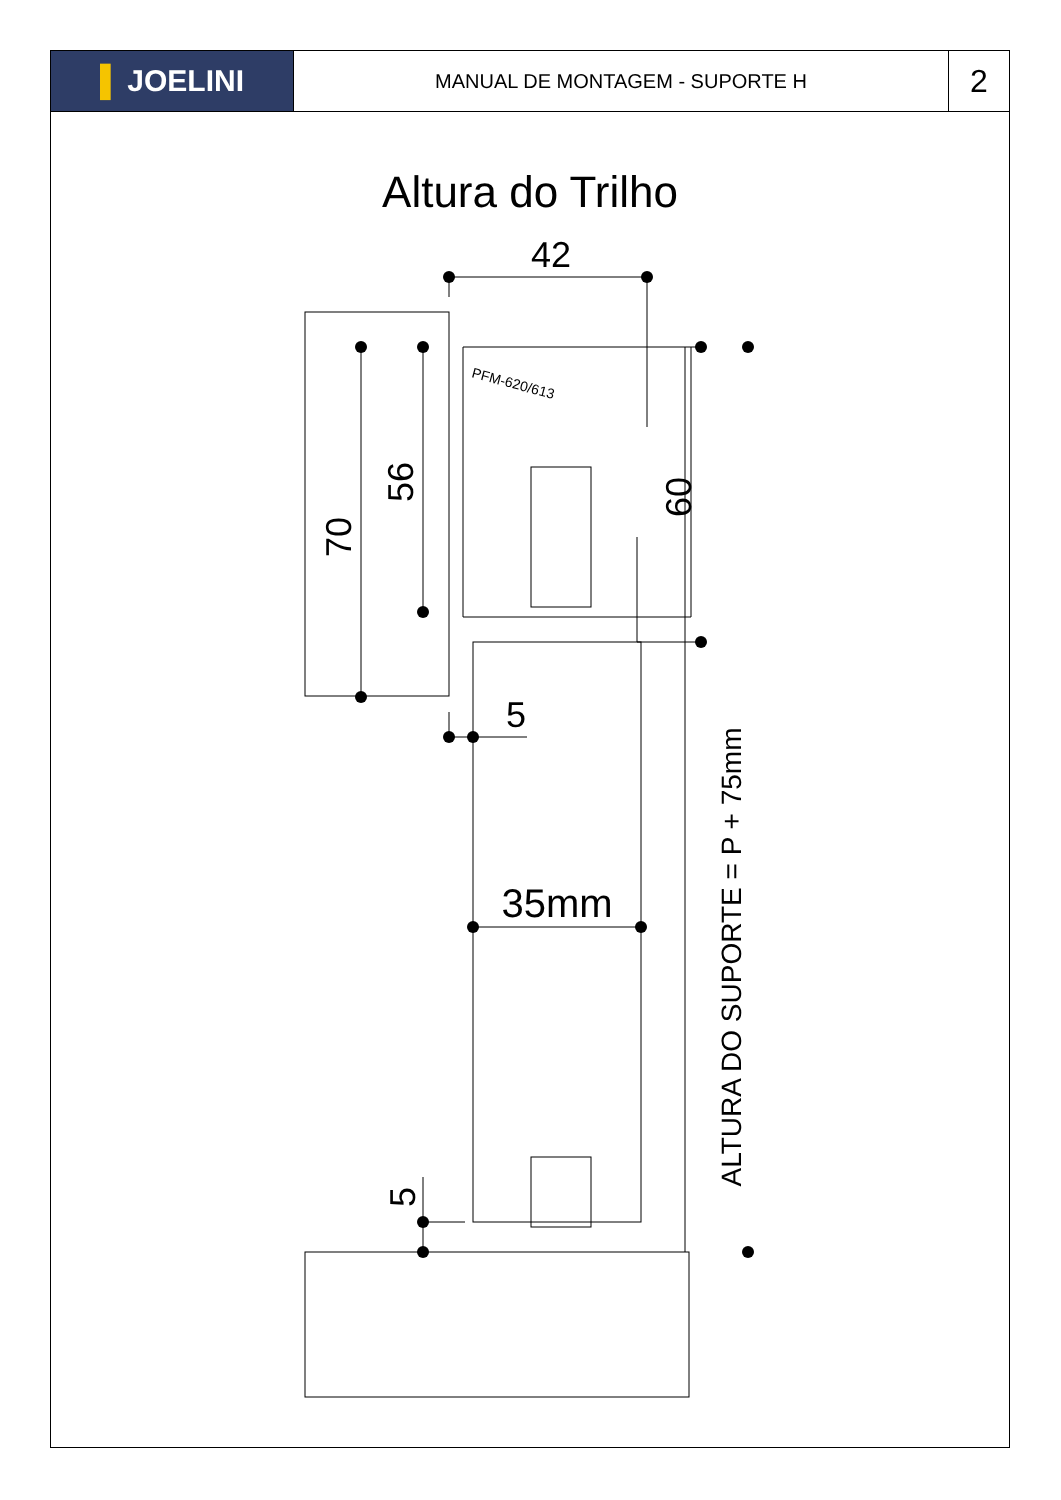▌ JOELINI
MANUAL DE MONTAGEM - SUPORTE H
2
Altura do Trilho
42
PFM-620/613
70
56
60
5
35mm
5
ALTURA DO SUPORTE = P + 75mm